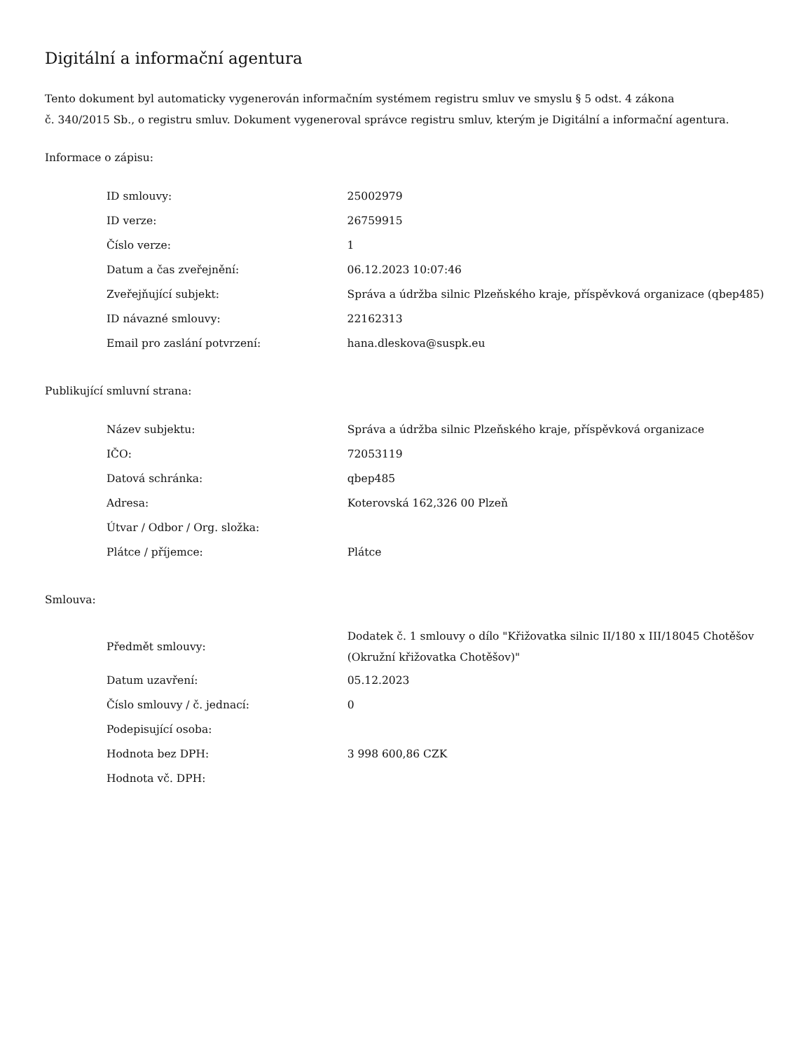Digitální a informační agentura
Tento dokument byl automaticky vygenerován informačním systémem registru smluv ve smyslu § 5 odst. 4 zákona
č. 340/2015 Sb., o registru smluv. Dokument vygeneroval správce registru smluv, kterým je Digitální a informační agentura.
Informace o zápisu:
| ID smlouvy: | 25002979 |
| ID verze: | 26759915 |
| Číslo verze: | 1 |
| Datum a čas zveřejnění: | 06.12.2023 10:07:46 |
| Zveřejňující subjekt: | Správa a údržba silnic Plzeňského kraje, příspěvková organizace (qbep485) |
| ID návazné smlouvy: | 22162313 |
| Email pro zaslání potvrzení: | hana.dleskova@suspk.eu |
Publikující smluvní strana:
| Název subjektu: | Správa a údržba silnic Plzeňského kraje, příspěvková organizace |
| IČO: | 72053119 |
| Datová schránka: | qbep485 |
| Adresa: | Koterovská 162,326 00 Plzeň |
| Útvar / Odbor / Org. složka: | |
| Plátce / příjemce: | Plátce |
Smlouva:
| Předmět smlouvy: | Dodatek č. 1 smlouvy o dílo "Křižovatka silnic II/180 x III/18045 Chotěšov (Okružní křižovatka Chotěšov)" |
| Datum uzavření: | 05.12.2023 |
| Číslo smlouvy / č. jednací: | 0 |
| Podepisující osoba: | |
| Hodnota bez DPH: | 3 998 600,86 CZK |
| Hodnota vč. DPH: | |